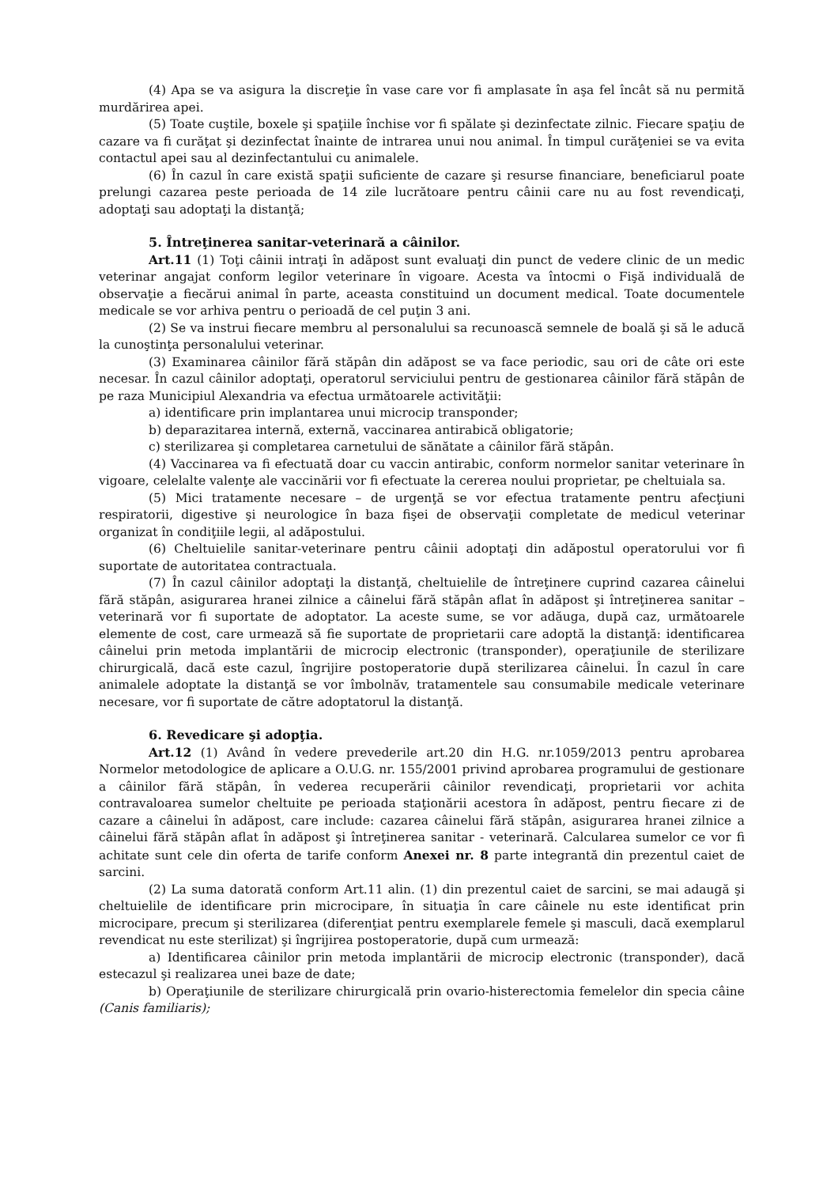(4) Apa se va asigura la discreţie în vase care vor fi amplasate în aşa fel încât să nu permită murdărirea apei.
(5) Toate cuştile, boxele şi spaţiile închise vor fi spălate şi dezinfectate zilnic. Fiecare spaţiu de cazare va fi curăţat şi dezinfectat înainte de intrarea unui nou animal. În timpul curăţeniei se va evita contactul apei sau al dezinfectantului cu animalele.
(6) În cazul în care există spaţii suficiente de cazare şi resurse financiare, beneficiarul poate prelungi cazarea peste perioada de 14 zile lucrătoare pentru câinii care nu au fost revendicaţi, adoptaţi sau adoptaţi la distanţă;
5. Întreţinerea sanitar-veterinară a câinilor.
Art.11 (1) Toţi câinii intraţi în adăpost sunt evaluaţi din punct de vedere clinic de un medic veterinar angajat conform legilor veterinare în vigoare. Acesta va întocmi o Fişă individuală de observaţie a fiecărui animal în parte, aceasta constituind un document medical. Toate documentele medicale se vor arhiva pentru o perioadă de cel puţin 3 ani.
(2) Se va instrui fiecare membru al personalului sa recunoască semnele de boală şi să le aducă la cunoştinţa personalului veterinar.
(3) Examinarea câinilor fără stăpân din adăpost se va face periodic, sau ori de câte ori este necesar. În cazul câinilor adoptaţi, operatorul serviciului pentru de gestionarea câinilor fără stăpân de pe raza Municipiul Alexandria va efectua următoarele activităţii:
a) identificare prin implantarea unui microcip transponder;
b) deparazitarea internă, externă, vaccinarea antirabică obligatorie;
c) sterilizarea şi completarea carnetului de sănătate a câinilor fără stăpân.
(4) Vaccinarea va fi efectuată doar cu vaccin antirabic, conform normelor sanitar veterinare în vigoare, celelalte valenţe ale vaccinării vor fi efectuate la cererea noului proprietar, pe cheltuiala sa.
(5) Mici tratamente necesare – de urgenţă se vor efectua tratamente pentru afecţiuni respiratorii, digestive şi neurologice în baza fişei de observaţii completate de medicul veterinar organizat în condiţiile legii, al adăpostului.
(6) Cheltuielile sanitar-veterinare pentru câinii adoptaţi din adăpostul operatorului vor fi suportate de autoritatea contractuala.
(7) În cazul câinilor adoptaţi la distanţă, cheltuielile de întreţinere cuprind cazarea câinelui fără stăpân, asigurarea hranei zilnice a câinelui fără stăpân aflat în adăpost şi întreţinerea sanitar – veterinară vor fi suportate de adoptator. La aceste sume, se vor adăuga, după caz, următoarele elemente de cost, care urmează să fie suportate de proprietarii care adoptă la distanţă: identificarea câinelui prin metoda implantării de microcip electronic (transponder), operaţiunile de sterilizare chirurgicală, dacă este cazul, îngrijire postoperatorie după sterilizarea câinelui. În cazul în care animalele adoptate la distanţă se vor îmbolnăv, tratamentele sau consumabile medicale veterinare necesare, vor fi suportate de către adoptatorul la distanţă.
6. Revedicare şi adopţia.
Art.12 (1) Având în vedere prevederile art.20 din H.G. nr.1059/2013 pentru aprobarea Normelor metodologice de aplicare a O.U.G. nr. 155/2001 privind aprobarea programului de gestionare a câinilor fără stăpân, în vederea recuperării câinilor revendicaţi, proprietarii vor achita contravaloarea sumelor cheltuite pe perioada staţionării acestora în adăpost, pentru fiecare zi de cazare a câinelui în adăpost, care include: cazarea câinelui fără stăpân, asigurarea hranei zilnice a câinelui fără stăpân aflat în adăpost şi întreţinerea sanitar - veterinară. Calcularea sumelor ce vor fi achitate sunt cele din oferta de tarife conform Anexei nr. 8 parte integrantă din prezentul caiet de sarcini.
(2) La suma datorată conform Art.11 alin. (1) din prezentul caiet de sarcini, se mai adaugă şi cheltuielile de identificare prin microcipare, în situaţia în care câinele nu este identificat prin microcipare, precum şi sterilizarea (diferenţiat pentru exemplarele femele şi masculi, dacă exemplarul revendicat nu este sterilizat) şi îngrijirea postoperatorie, după cum urmează:
a) Identificarea câinilor prin metoda implantării de microcip electronic (transponder), dacă estecazul şi realizarea unei baze de date;
b) Operaţiunile de sterilizare chirurgicală prin ovario-histerectomia femelelor din specia câine (Canis familiaris);